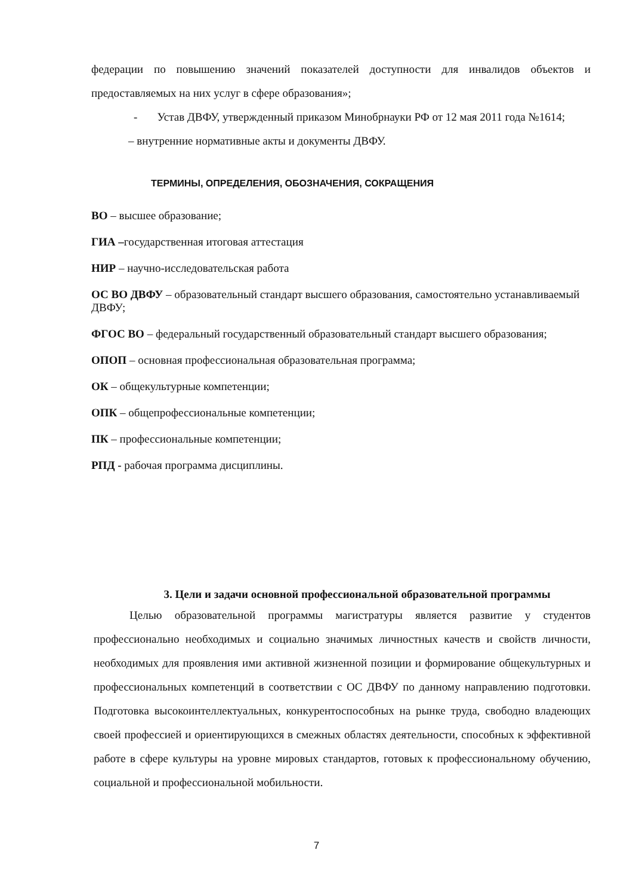федерации по повышению значений показателей доступности для инвалидов объектов и предоставляемых на них услуг в сфере образования»;
- Устав ДВФУ, утвержденный приказом Минобрнауки РФ от 12 мая 2011 года №1614;
– внутренние нормативные акты и документы ДВФУ.
ТЕРМИНЫ, ОПРЕДЕЛЕНИЯ, ОБОЗНАЧЕНИЯ, СОКРАЩЕНИЯ
ВО – высшее образование;
ГИА –государственная итоговая аттестация
НИР – научно-исследовательская работа
ОС ВО ДВФУ – образовательный стандарт высшего образования, самостоятельно устанавливаемый ДВФУ;
ФГОС ВО – федеральный государственный образовательный стандарт высшего образования;
ОПОП – основная профессиональная образовательная программа;
ОК – общекультурные компетенции;
ОПК – общепрофессиональные компетенции;
ПК – профессиональные компетенции;
РПД - рабочая программа дисциплины.
3. Цели и задачи основной профессиональной образовательной программы
Целью образовательной программы магистратуры является развитие у студентов профессионально необходимых и социально значимых личностных качеств и свойств личности, необходимых для проявления ими активной жизненной позиции и формирование общекультурных и профессиональных компетенций в соответствии с ОС ДВФУ по данному направлению подготовки. Подготовка высокоинтеллектуальных, конкурентоспособных на рынке труда, свободно владеющих своей профессией и ориентирующихся в смежных областях деятельности, способных к эффективной работе в сфере культуры на уровне мировых стандартов, готовых к профессиональному обучению, социальной и профессиональной мобильности.
7